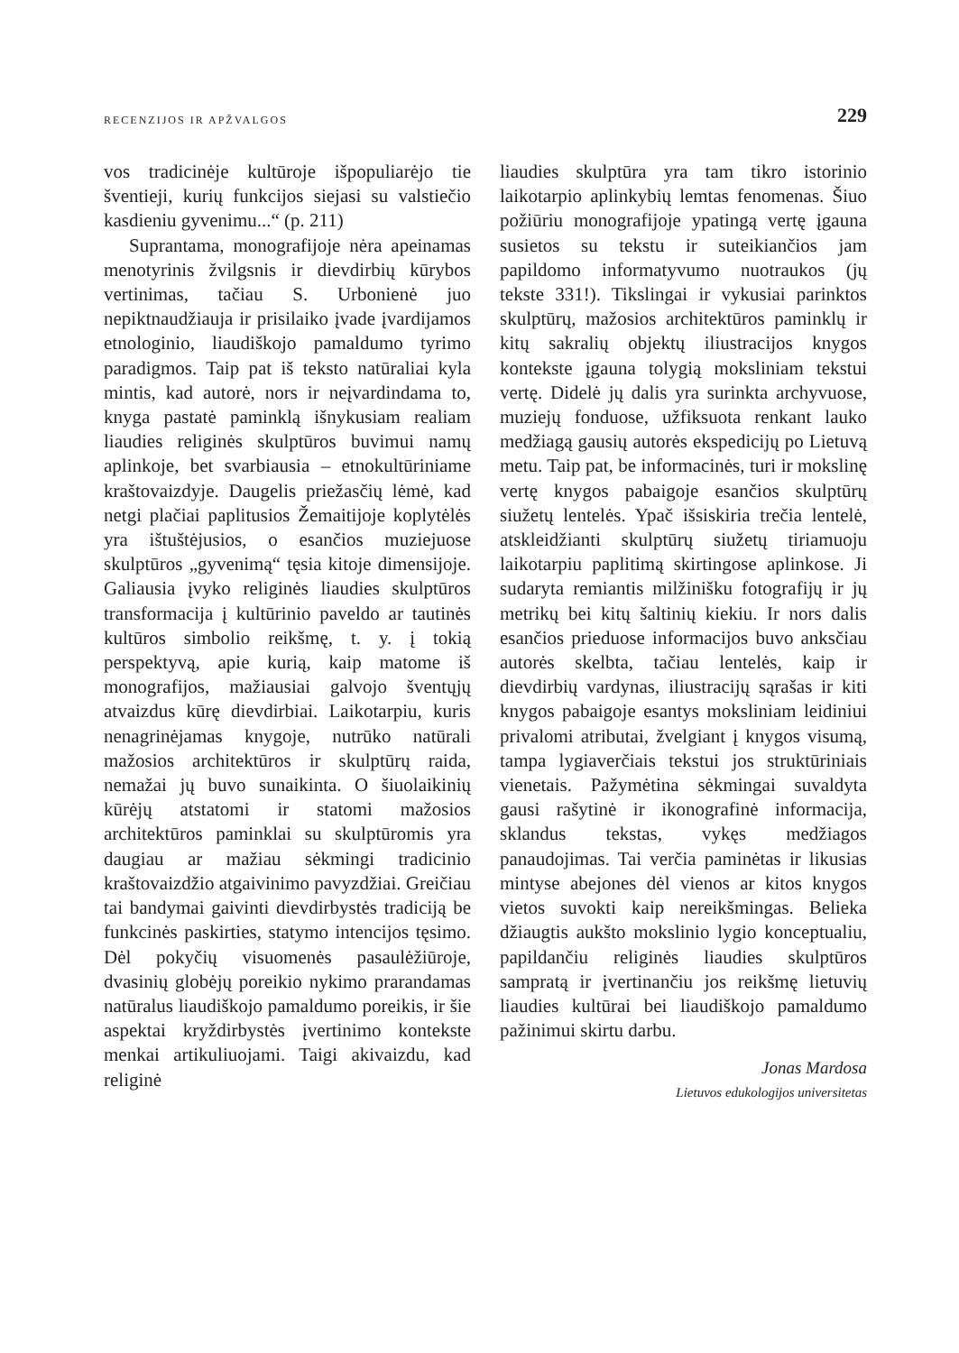RECENZIJOS IR APŽVALGOS 229
vos tradicinėje kultūroje išpopuliarėjo tie šventieji, kurių funkcijos siejasi su valstiečio kasdieniu gyvenimu...“ (p. 211)
Suprantama, monografijoje nėra apeinamas menotyrinis žvilgsnis ir dievdirbių kūrybos vertinimas, tačiau S. Urbonienė juo nepiktnaudžiauja ir prisilaiko įvade įvardijamos etnologinio, liaudiškojo pamaldumo tyrimo paradigmos. Taip pat iš teksto natūraliai kyla mintis, kad autorė, nors ir neįvardindama to, knyga pastatė paminklą išnykusiam realiam liaudies religinės skulptūros buvimui namų aplinkoje, bet svarbiausia – etnokultūriniame kraštovaizdyje. Daugelis priežasčių lėmė, kad netgi plačiai paplitusios Žemaitijoje koplytėlės yra ištuštėjusios, o esančios muziejuose skulptūros „gyvenimą“ tęsia kitoje dimensijoje. Galiausia įvyko religinės liaudies skulptūros transformacija į kultūrinio paveldo ar tautinės kultūros simbolio reikšmę, t. y. į tokią perspektyvą, apie kurią, kaip matome iš monografijos, mažiausiai galvojo šventųjų atvaizdus kūrę dievdirbiai. Laikotarpiu, kuris nenagrinėjamas knygoje, nutrūko natūrali mažosios architektūros ir skulptūrų raida, nemažai jų buvo sunaikinta. O šiuolaikinių kūrėjų atstatomi ir statomi mažosios architektūros paminklai su skulptūromis yra daugiau ar mažiau sėkmingi tradicinio kraštovaizdžio atgaivinimo pavyzdžiai. Greičiau tai bandymai gaivinti dievdirbystės tradiciją be funkcinės paskirties, statymo intencijos tęsimo. Dėl pokyčių visuomenės pasaulėžiūroje, dvasinių globėjų poreikio nykimo prarandamas natūralus liaudiškojo pamaldumo poreikis, ir šie aspektai kryždirbystės įvertinimo kontekste menkai artikuliuojami. Taigi akivaizdu, kad religinė
liaudies skulptūra yra tam tikro istorinio laikotarpio aplinkybių lemtas fenomenas. Šiuo požiūriu monografijoje ypatingą vertę įgauna susietos su tekstu ir suteikiančios jam papildomo informatyvumo nuotraukos (jų tekste 331!). Tikslingai ir vykusiai parinktos skulptūrų, mažosios architektūros paminklų ir kitų sakralių objektų iliustracijos knygos kontekste įgauna tolygią moksliniam tekstui vertę. Didelė jų dalis yra surinkta archyvuose, muziejų fonduose, užfiksuota renkant lauko medžiagą gausių autorės ekspedicijų po Lietuvą metu. Taip pat, be informacinės, turi ir mokslinę vertę knygos pabaigoje esančios skulptūrų siužetų lentelės. Ypač išsiskiria trečia lentelė, atskleidžianti skulptūrų siužetų tiriamuoju laikotarpiu paplitimą skirtingose aplinkose. Ji sudaryta remiantis milžinišku fotografijų ir jų metrikų bei kitų šaltinių kiekiu. Ir nors dalis esančios prieduose informacijos buvo anksčiau autorės skelbta, tačiau lentelės, kaip ir dievdirbių vardynas, iliustracijų sąrašas ir kiti knygos pabaigoje esantys moksliniam leidiniui privalomi atributai, žvelgiant į knygos visumą, tampa lygiaverčiais tekstui jos struktūriniais vienetais. Pažymėtina sėkmingai suvaldyta gausi rašytinė ir ikonografinė informacija, sklandus tekstas, vykęs medžiagos panaudojimas. Tai verčia paminėtas ir likusias mintyse abejones dėl vienos ar kitos knygos vietos suvokti kaip nereikšmingas. Belieka džiaugtis aukšto mokslinio lygio konceptualiu, papildančiu religinės liaudies skulptūros sampratą ir įvertinančiu jos reikšmę lietuvių liaudies kultūrai bei liaudiškojo pamaldumo pažinimui skirtu darbu.
Jonas Mardosa
Lietuvos edukologijos universitetas